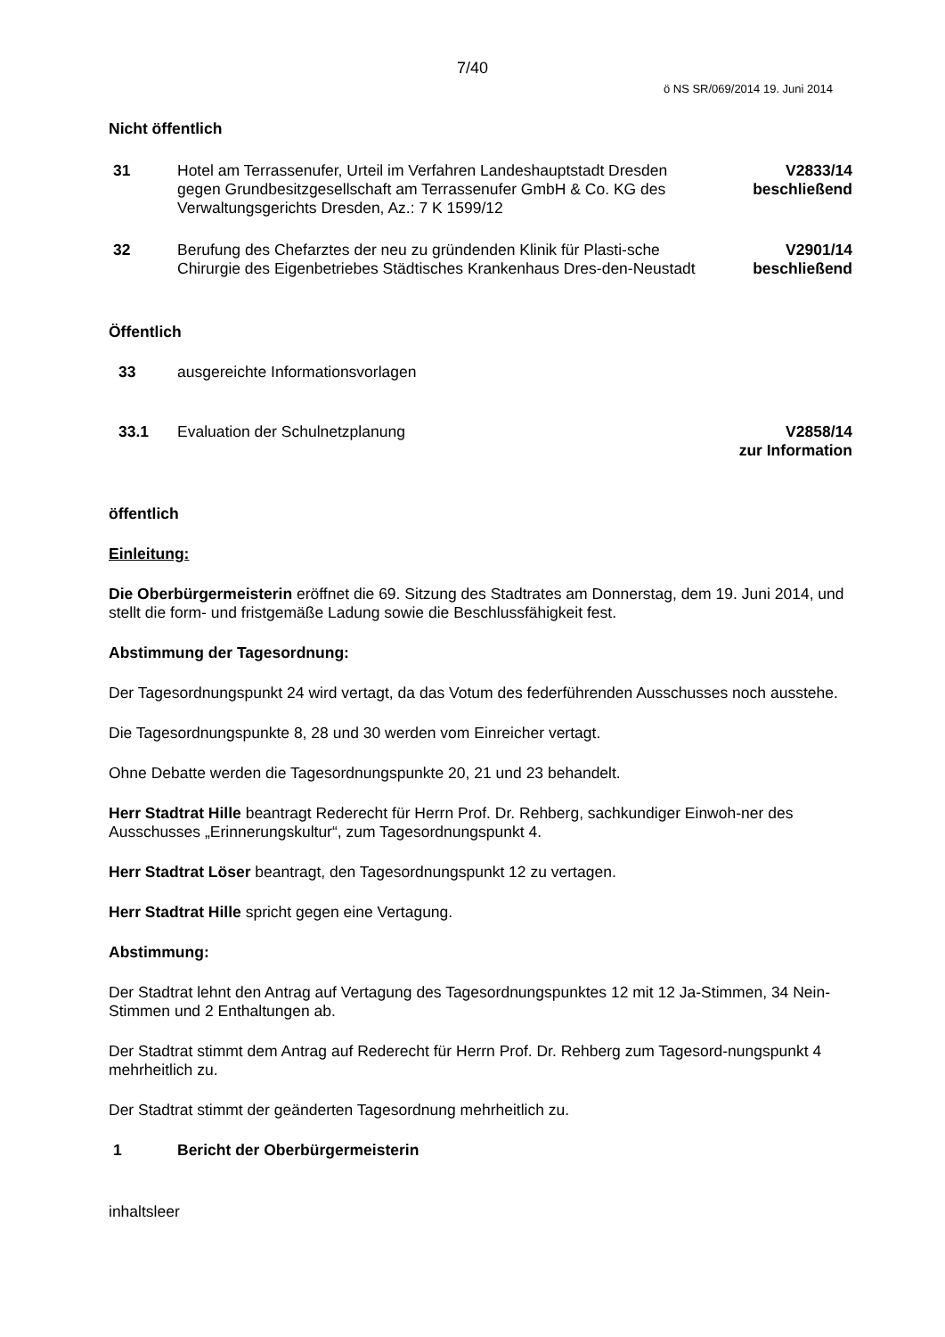7/40
ö NS SR/069/2014 19. Juni 2014
Nicht öffentlich
31 Hotel am Terrassenufer, Urteil im Verfahren Landeshauptstadt Dresden gegen Grundbesitzgesellschaft am Terrassenufer GmbH & Co. KG des Verwaltungsgerichts Dresden, Az.: 7 K 1599/12
V2833/14
beschließend
32 Berufung des Chefarztes der neu zu gründenden Klinik für Plasti-sche Chirurgie des Eigenbetriebes Städtisches Krankenhaus Dres-den-Neustadt
V2901/14
beschließend
Öffentlich
33 ausgereichte Informationsvorlagen
33.1 Evaluation der Schulnetzplanung
V2858/14
zur Information
öffentlich
Einleitung:
Die Oberbürgermeisterin eröffnet die 69. Sitzung des Stadtrates am Donnerstag, dem 19. Juni 2014, und stellt die form- und fristgemäße Ladung sowie die Beschlussfähigkeit fest.
Abstimmung der Tagesordnung:
Der Tagesordnungspunkt 24 wird vertagt, da das Votum des federführenden Ausschusses noch ausstehe.
Die Tagesordnungspunkte 8, 28 und 30 werden vom Einreicher vertagt.
Ohne Debatte werden die Tagesordnungspunkte 20, 21 und 23 behandelt.
Herr Stadtrat Hille beantragt Rederecht für Herrn Prof. Dr. Rehberg, sachkundiger Einwoh-ner des Ausschusses „Erinnerungskultur“, zum Tagesordnungspunkt 4.
Herr Stadtrat Löser beantragt, den Tagesordnungspunkt 12 zu vertagen.
Herr Stadtrat Hille spricht gegen eine Vertagung.
Abstimmung:
Der Stadtrat lehnt den Antrag auf Vertagung des Tagesordnungspunktes 12 mit 12 Ja-Stimmen, 34 Nein-Stimmen und 2 Enthaltungen ab.
Der Stadtrat stimmt dem Antrag auf Rederecht für Herrn Prof. Dr. Rehberg zum Tagesord-nungspunkt 4 mehrheitlich zu.
Der Stadtrat stimmt der geänderten Tagesordnung mehrheitlich zu.
1 Bericht der Oberbürgermeisterin
inhaltsleer